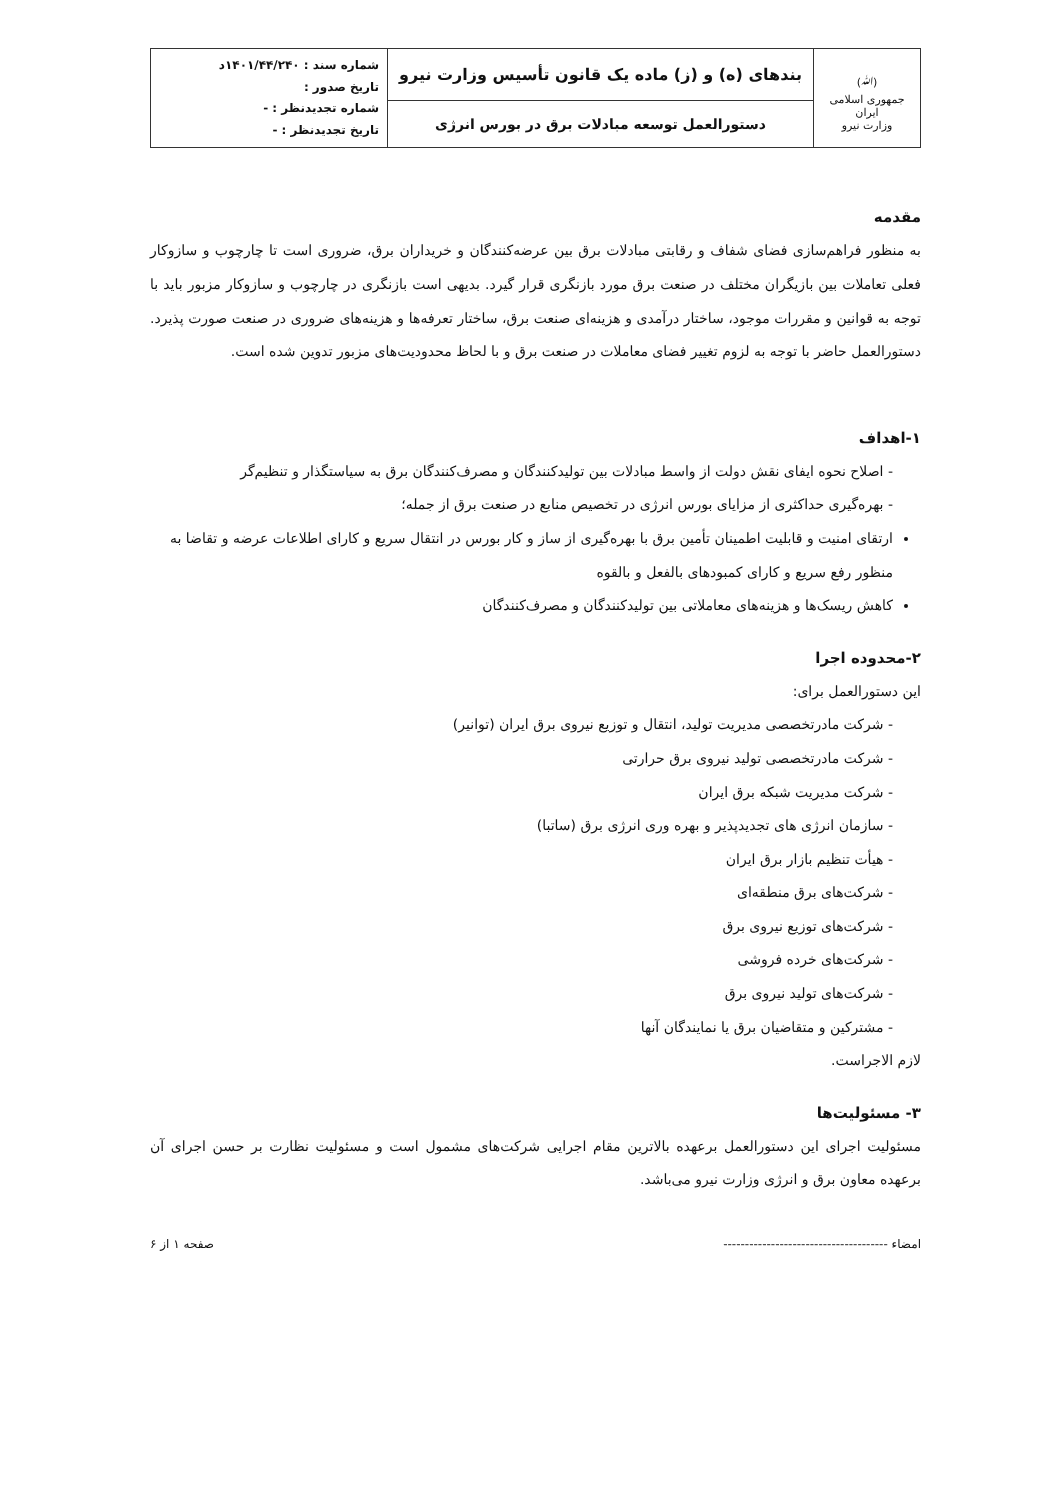| (ﷲ) جمهوری اسلامی ایران وزارت نیرو | بندهای (ه) و (ز) ماده یک قانون تأسیس وزارت نیرو | شماره سند : ۱۴۰۱/۴۴/۲۴۰د تاریخ صدور : شماره تجدیدنظر : - تاریخ تجدیدنظر : - |
| | دستورالعمل توسعه مبادلات برق در بورس انرژی | |
مقدمه
به منظور فراهم‌سازی فضای شفاف و رقابتی مبادلات برق بین عرضه‌کنندگان و خریداران برق، ضروری است تا چارچوب و سازوکار فعلی تعاملات بین بازیگران مختلف در صنعت برق مورد بازنگری قرار گیرد. بدیهی است بازنگری در چارچوب و سازوکار مزبور باید با توجه به قوانین و مقررات موجود، ساختار درآمدی و هزینه‌ای صنعت برق، ساختار تعرفه‌ها و هزینه‌های ضروری در صنعت صورت پذیرد. دستورالعمل حاضر با توجه به لزوم تغییر فضای معاملات در صنعت برق و با لحاظ محدودیت‌های مزبور تدوین شده است.
۱-اهداف
- اصلاح نحوه ایفای نقش دولت از واسط مبادلات بین تولیدکنندگان و مصرف‌کنندگان برق به سیاستگذار و تنظیم‌گر
- بهره‌گیری حداکثری از مزایای بورس انرژی در تخصیص منابع در صنعت برق از جمله؛
ارتقای امنیت و قابلیت اطمینان تأمین برق با بهره‌گیری از ساز و کار بورس در انتقال سریع و کارای اطلاعات عرضه و تقاضا به منظور رفع سریع و کارای کمبودهای بالفعل و بالقوه
کاهش ریسک‌ها و هزینه‌های معاملاتی بین تولیدکنندگان و مصرف‌کنندگان
۲-محدوده اجرا
این دستورالعمل برای:
- شرکت مادرتخصصی مدیریت تولید، انتقال و توزیع نیروی برق ایران (توانیر)
- شرکت مادرتخصصی تولید نیروی برق حرارتی
- شرکت مدیریت شبکه برق ایران
- سازمان انرژی های تجدیدپذیر و بهره وری انرژی برق (ساتبا)
- هیأت تنظیم بازار برق ایران
- شرکت‌های برق منطقه‌ای
- شرکت‌های توزیع نیروی برق
- شرکت‌های خرده فروشی
- شرکت‌های تولید نیروی برق
- مشترکین و متقاضیان برق یا نمایندگان آنها
لازم الاجراست.
۳- مسئولیت‌ها
مسئولیت اجرای این دستورالعمل برعهده بالاترین مقام اجرایی شرکت‌های مشمول است و مسئولیت نظارت بر حسن اجرای آن برعهده معاون برق و انرژی وزارت نیرو می‌باشد.
امضاء -------------------------------------- صفحه ۱ از ۶